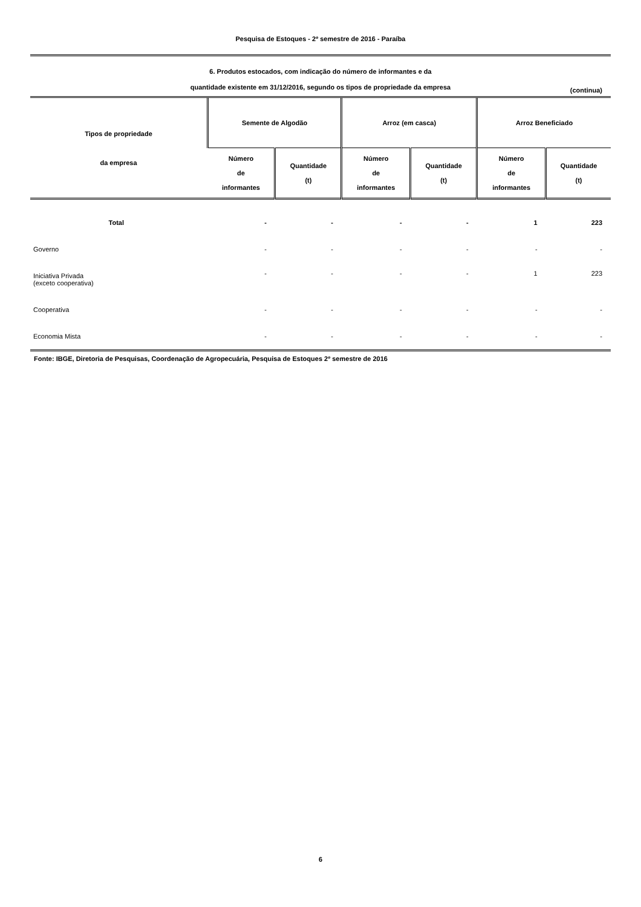Pesquisa de Estoques - 2º semestre de 2016 - Paraíba
6. Produtos estocados, com indicação do número de informantes e da
quantidade existente em 31/12/2016, segundo os tipos de propriedade da empresa
(continua)
| Tipos de propriedade da empresa | Semente de Algodão | | Arroz (em casca) | | Arroz Beneficiado | |
| --- | --- | --- | --- | --- | --- | --- |
| | Número de informantes | Quantidade (t) | Número de informantes | Quantidade (t) | Número de informantes | Quantidade (t) |
| Total | - | - | - | - | 1 | 223 |
| Governo | - | - | - | - | - | - |
| Iniciativa Privada (exceto cooperativa) | - | - | - | - | 1 | 223 |
| Cooperativa | - | - | - | - | - | - |
| Economia Mista | - | - | - | - | - | - |
Fonte: IBGE, Diretoria de Pesquisas, Coordenação de Agropecuária, Pesquisa de Estoques 2º semestre de 2016
6